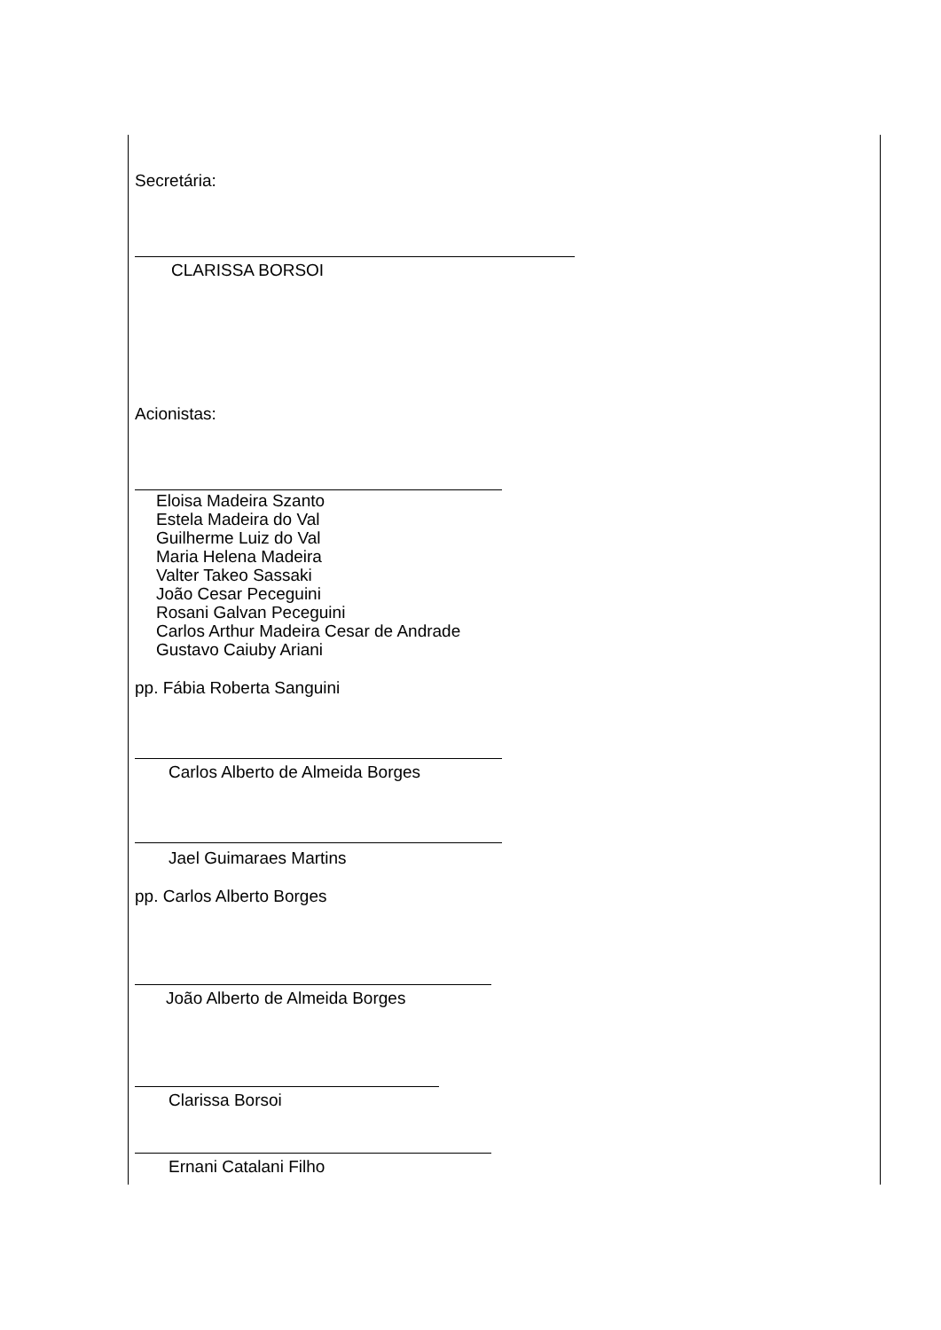Secretária:
CLARISSA BORSOI
Acionistas:
Eloisa Madeira Szanto
Estela Madeira do Val
Guilherme Luiz do Val
Maria Helena Madeira
Valter Takeo Sassaki
João Cesar Peceguini
Rosani Galvan Peceguini
Carlos Arthur Madeira Cesar de Andrade
Gustavo Caiuby Ariani
pp. Fábia Roberta Sanguini
Carlos Alberto de Almeida Borges
Jael Guimaraes Martins
pp. Carlos Alberto Borges
João Alberto de Almeida Borges
Clarissa Borsoi
Ernani Catalani Filho